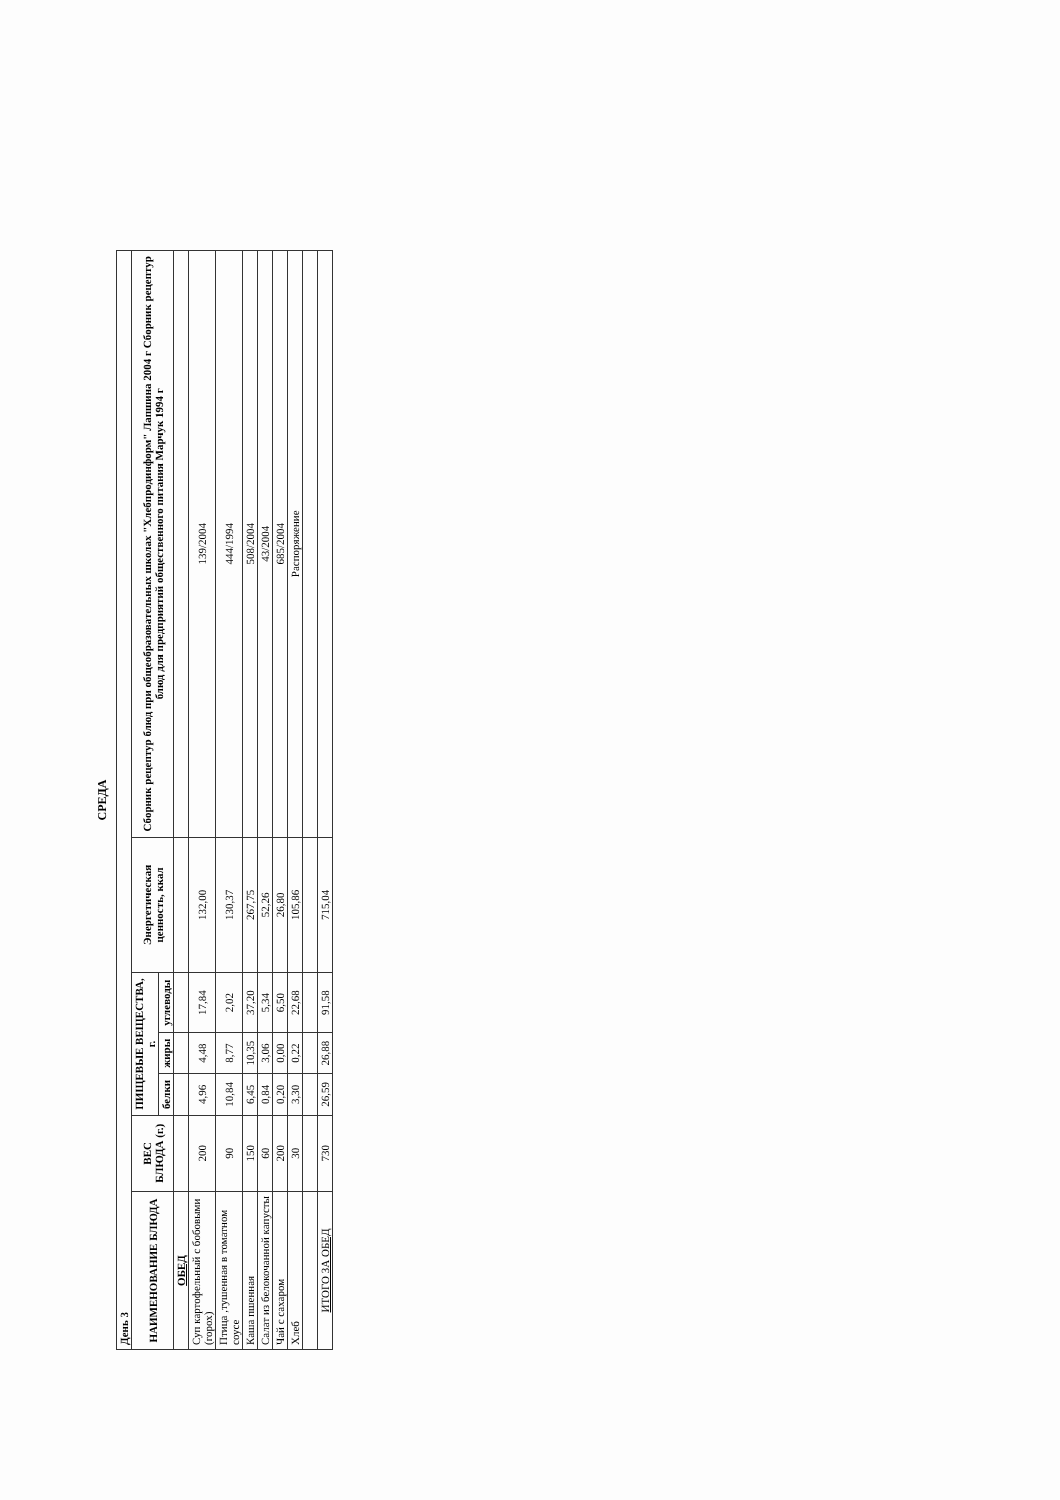СРЕДА
| День 3 | | | | | | |
| НАИМЕНОВАНИЕ БЛЮДА | ВЕС БЛЮДА (г.) | ПИЩЕВЫЕ ВЕЩЕСТВА, г. | | | Энергетическая ценность, ккал | Сборник рецептур блюд при общеобразовательных школах "Хлебпродинформ" Лапшина 2004 г Сборник рецептур блюд для предприятий общественного питания Марчук 1994 г |
| | | белки | жиры | углеводы | | |
| ОБЕД | | | | | | |
| Суп картофельный с бобовыми (горох) | 200 | 4,96 | 4,48 | 17,84 | 132,00 | 139/2004 |
| Птица ,тушенная в томатном соусе | 90 | 10,84 | 8,77 | 2,02 | 130,37 | 444/1994 |
| Каша пшенная | 150 | 6,45 | 10,35 | 37,20 | 267,75 | 508/2004 |
| Салат из белокочанной капусты | 60 | 0,84 | 3,06 | 5,34 | 52,26 | 43/2004 |
| Чай с сахаром | 200 | 0,20 | 0,00 | 6,50 | 26,80 | 685/2004 |
| Хлеб | 30 | 3,30 | 0,22 | 22,68 | 105,86 | Распоряжение |
| ИТОГО ЗА ОБЕД | 730 | 26,59 | 26,88 | 91,58 | 715,04 | |